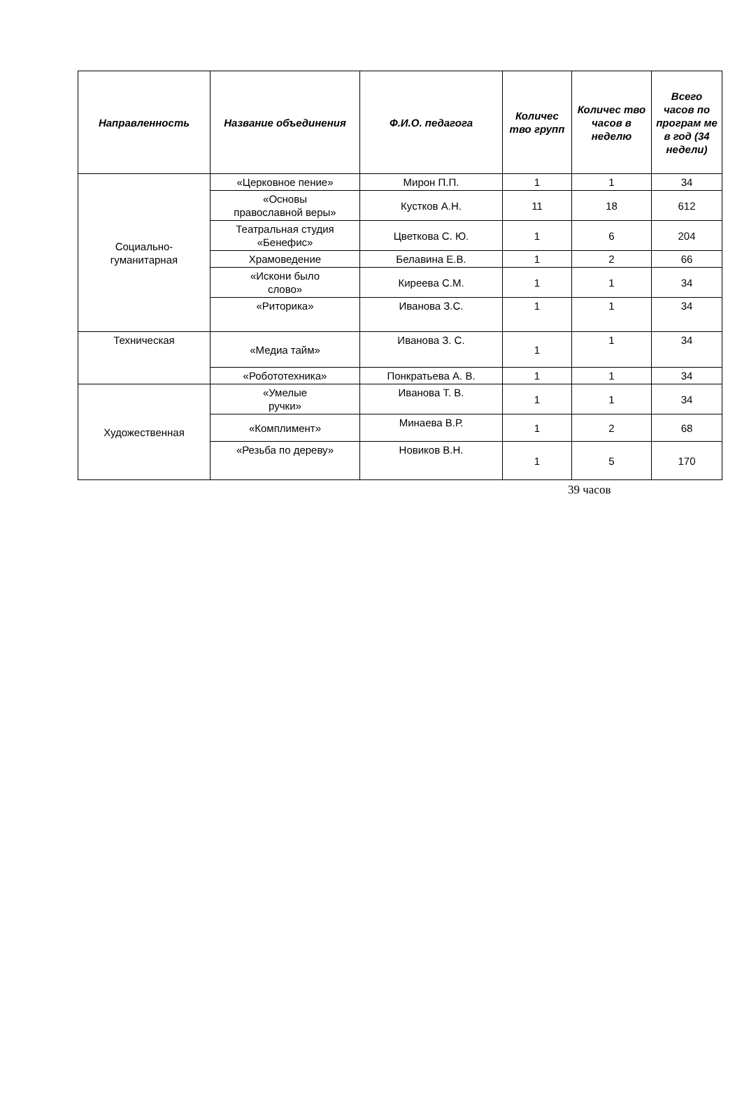| Направленность | Название объединения | Ф.И.О. педагога | Количес тво групп | Количес тво часов в неделю | Всего часов по програм ме в год (34 недели) |
| --- | --- | --- | --- | --- | --- |
| Социально- гуманитарная | «Церковное пение» | Мирон П.П. | 1 | 1 | 34 |
| | «Основы православной веры» | Кустков А.Н. | 11 | 18 | 612 |
| | Театральная студия «Бенефис» | Цветкова С. Ю. | 1 | 6 | 204 |
| | Храмоведение | Белавина Е.В. | 1 | 2 | 66 |
| | «Искони было слово» | Киреева С.М. | 1 | 1 | 34 |
| | «Риторика» | Иванова З.С. | 1 | 1 | 34 |
| Техническая | «Медиа тайм» | Иванова З. С. | 1 | 1 | 34 |
| | «Робототехника» | Понкратьева А. В. | 1 | 1 | 34 |
| Художественная | «Умелые ручки» | Иванова Т. В. | 1 | 1 | 34 |
| | «Комплимент» | Минаева В.Р. | 1 | 2 | 68 |
| | «Резьба по дереву» | Новиков В.Н. | 1 | 5 | 170 |
39 часов